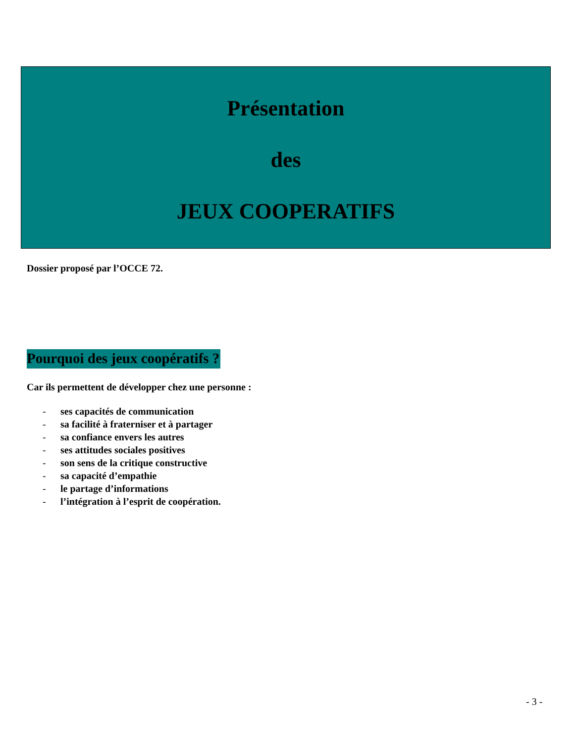Présentation
des
JEUX COOPERATIFS
Dossier proposé par l’OCCE 72.
Pourquoi des jeux coopératifs ?
Car ils permettent de développer chez une personne :
- ses capacités de communication
- sa facilité à fraterniser et à partager
- sa confiance envers les autres
- ses attitudes sociales positives
- son sens de la critique constructive
- sa capacité d’empathie
- le partage d’informations
- l’intégration à l’esprit de coopération.
- 3 -